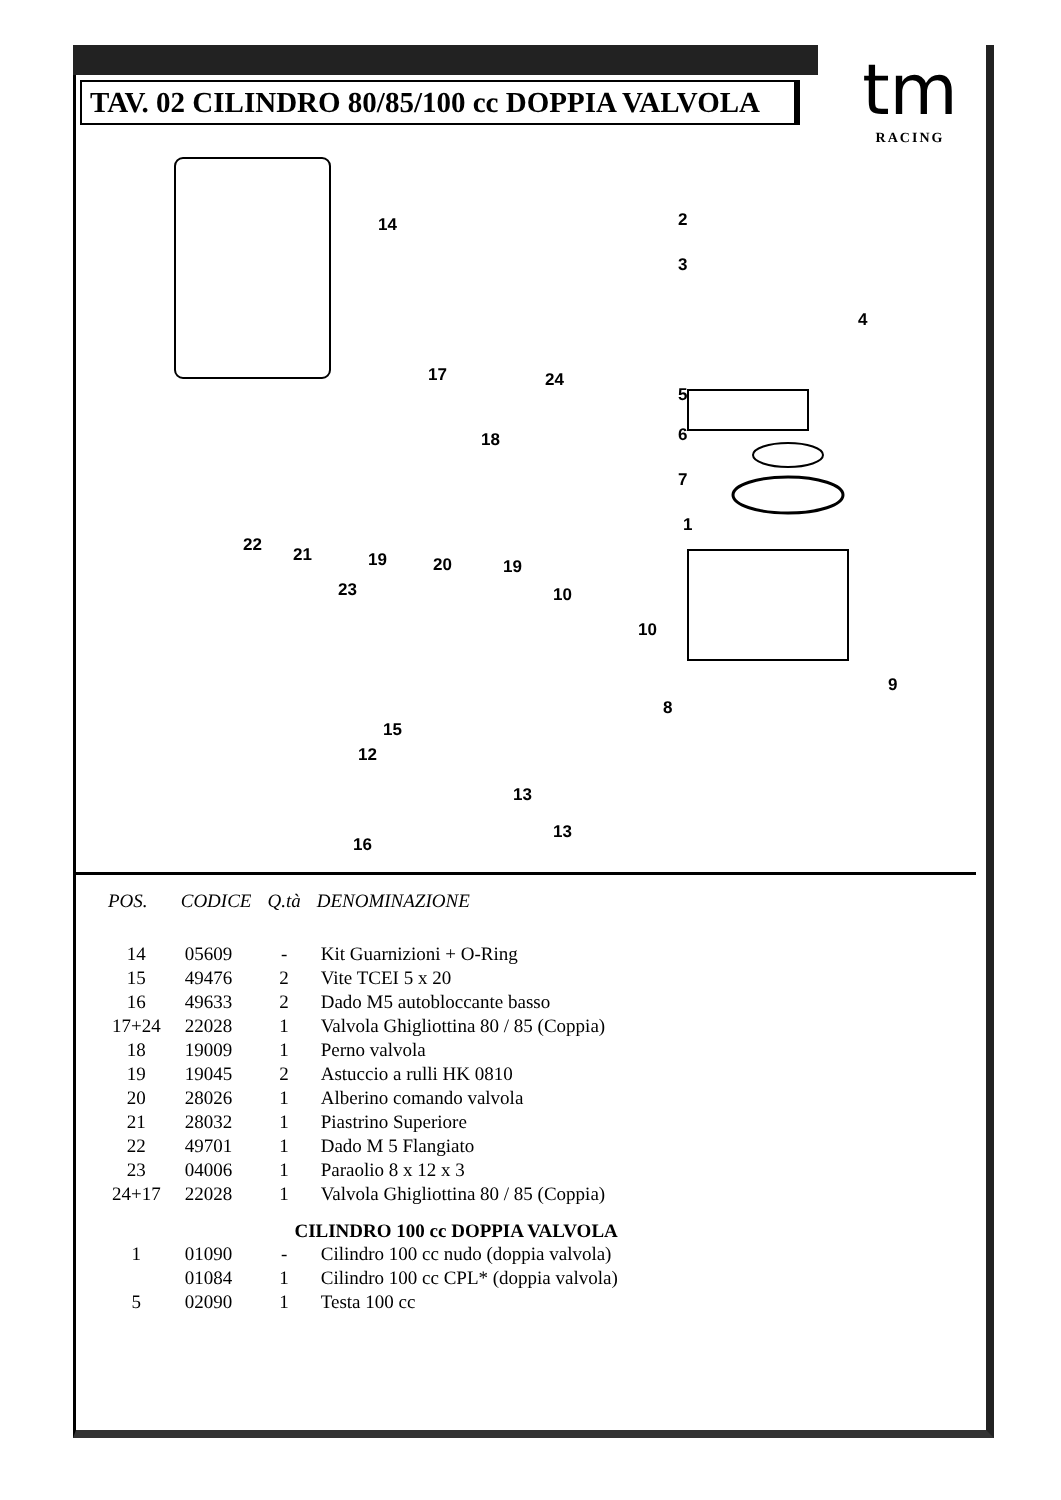TAV. 02 CILINDRO 80/85/100 cc DOPPIA VALVOLA
tm
RACING
14 2
3
4
5
6
7
1
17 24
18
22 21 19 20 19
23 10
10
9
8
15
12
13
13
16
| POS. | CODICE | Q.tà | DENOMINAZIONE |
| --- | --- | --- | --- |
| 14 | 05609 | - | Kit Guarnizioni + O-Ring |
| 15 | 49476 | 2 | Vite TCEI 5 x 20 |
| 16 | 49633 | 2 | Dado M5 autobloccante basso |
| 17+24 | 22028 | 1 | Valvola Ghigliottina 80 / 85 (Coppia) |
| 18 | 19009 | 1 | Perno valvola |
| 19 | 19045 | 2 | Astuccio a rulli HK 0810 |
| 20 | 28026 | 1 | Alberino comando valvola |
| 21 | 28032 | 1 | Piastrino Superiore |
| 22 | 49701 | 1 | Dado M 5 Flangiato |
| 23 | 04006 | 1 | Paraolio 8 x 12 x 3 |
| 24+17 | 22028 | 1 | Valvola Ghigliottina 80 / 85 (Coppia) |
| CILINDRO 100 cc DOPPIA VALVOLA | | | |
| 1 | 01090 | - | Cilindro 100 cc nudo (doppia valvola) |
| | 01084 | 1 | Cilindro 100 cc CPL* (doppia valvola) |
| 5 | 02090 | 1 | Testa 100 cc |